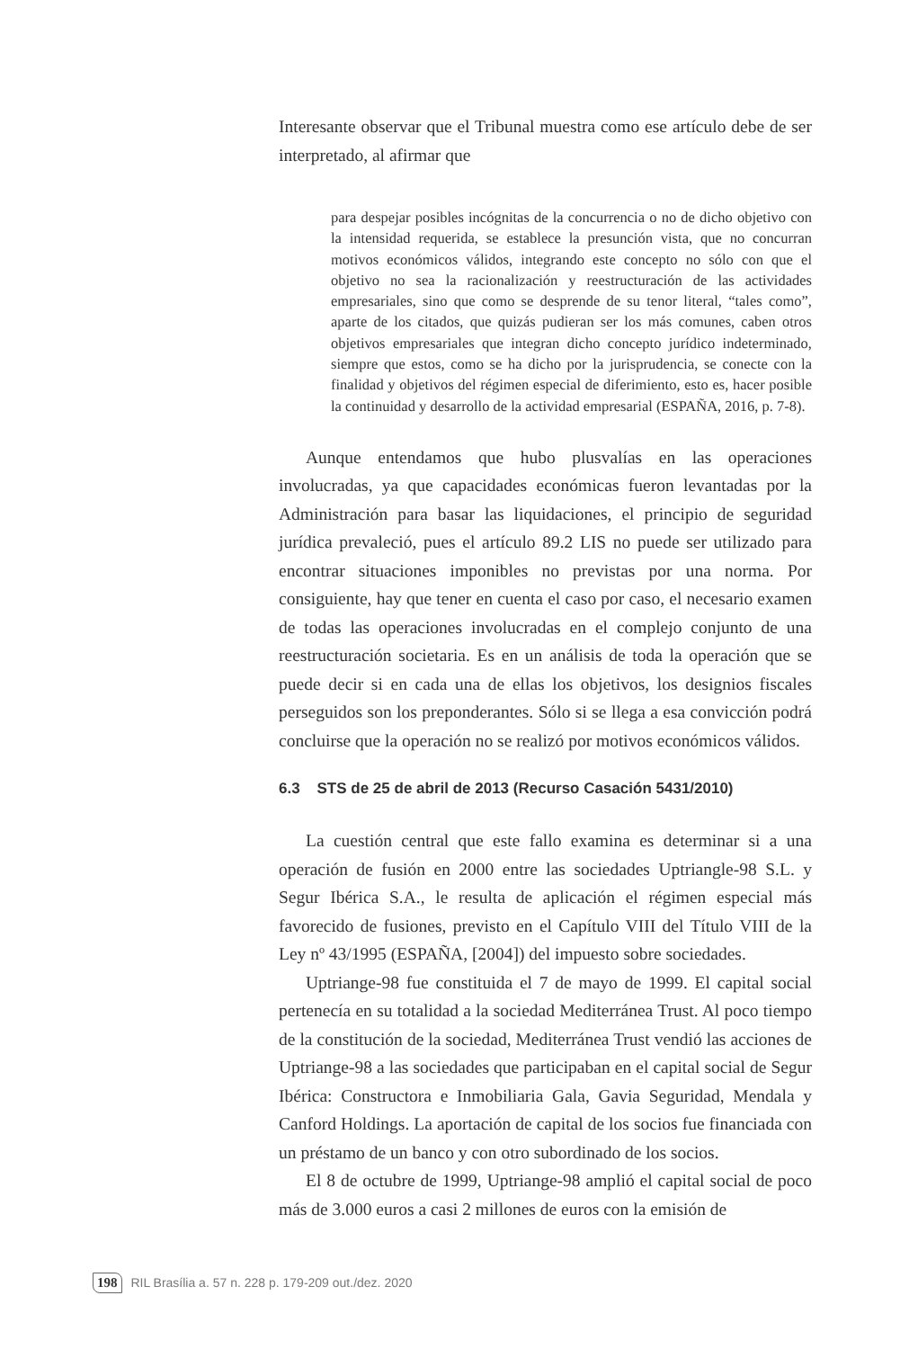Interesante observar que el Tribunal muestra como ese artículo debe de ser interpretado, al afirmar que
para despejar posibles incógnitas de la concurrencia o no de dicho objetivo con la intensidad requerida, se establece la presunción vista, que no concurran motivos económicos válidos, integrando este concepto no sólo con que el objetivo no sea la racionalización y reestructuración de las actividades empresariales, sino que como se desprende de su tenor literal, “tales como”, aparte de los citados, que quizás pudieran ser los más comunes, caben otros objetivos empresariales que integran dicho concepto jurídico indeterminado, siempre que estos, como se ha dicho por la jurisprudencia, se conecte con la finalidad y objetivos del régimen especial de diferimiento, esto es, hacer posible la continuidad y desarrollo de la actividad empresarial (ESPAÑA, 2016, p. 7-8).
Aunque entendamos que hubo plusvalías en las operaciones involucradas, ya que capacidades económicas fueron levantadas por la Administración para basar las liquidaciones, el principio de seguridad jurídica prevaleció, pues el artículo 89.2 LIS no puede ser utilizado para encontrar situaciones imponibles no previstas por una norma. Por consiguiente, hay que tener en cuenta el caso por caso, el necesario examen de todas las operaciones involucradas en el complejo conjunto de una reestructuración societaria. Es en un análisis de toda la operación que se puede decir si en cada una de ellas los objetivos, los designios fiscales perseguidos son los preponderantes. Sólo si se llega a esa convicción podrá concluirse que la operación no se realizó por motivos económicos válidos.
6.3 STS de 25 de abril de 2013 (Recurso Casación 5431/2010)
La cuestión central que este fallo examina es determinar si a una operación de fusión en 2000 entre las sociedades Uptriangle-98 S.L. y Segur Ibérica S.A., le resulta de aplicación el régimen especial más favorecido de fusiones, previsto en el Capítulo VIII del Título VIII de la Ley nº 43/1995 (ESPAÑA, [2004]) del impuesto sobre sociedades.
Uptriange-98 fue constituida el 7 de mayo de 1999. El capital social pertenecía en su totalidad a la sociedad Mediterránea Trust. Al poco tiempo de la constitución de la sociedad, Mediterránea Trust vendió las acciones de Uptriange-98 a las sociedades que participaban en el capital social de Segur Ibérica: Constructora e Inmobiliaria Gala, Gavia Seguridad, Mendala y Canford Holdings. La aportación de capital de los socios fue financiada con un préstamo de un banco y con otro subordinado de los socios.
El 8 de octubre de 1999, Uptriange-98 amplió el capital social de poco más de 3.000 euros a casi 2 millones de euros con la emisión de
198 RIL Brasília a. 57 n. 228 p. 179-209 out./dez. 2020